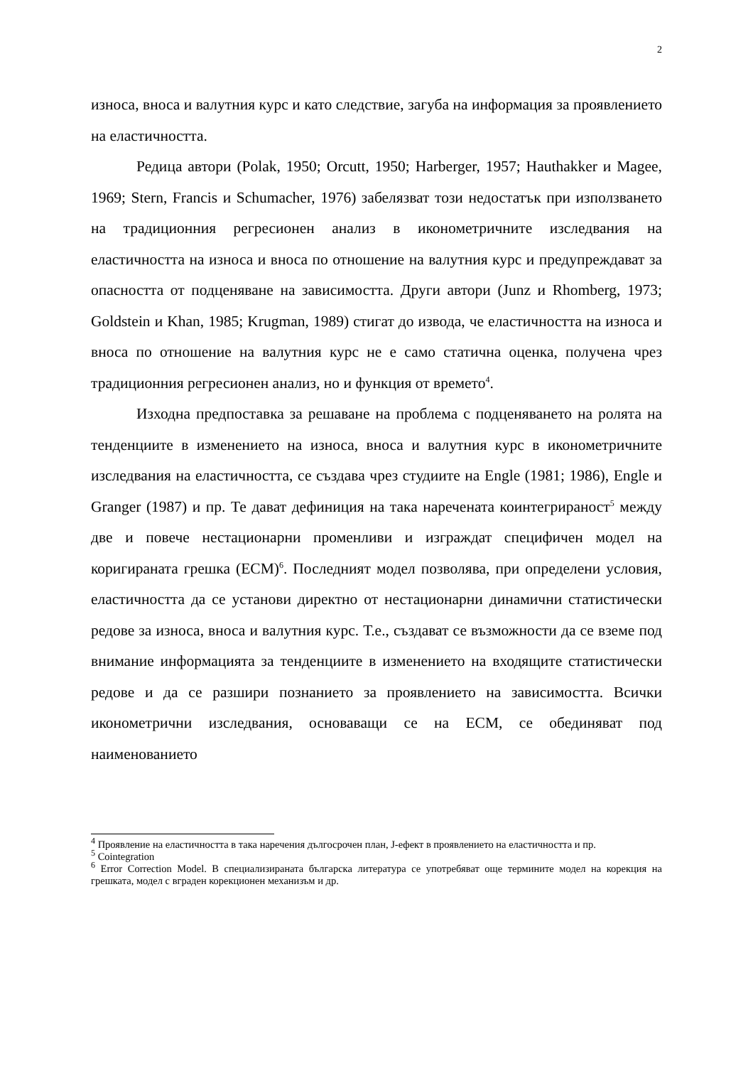2
износа, вноса и валутния курс и като следствие, загуба на информация за проявлението на еластичността.
Редица автори (Polak, 1950; Orcutt, 1950; Harberger, 1957; Hauthakker и Magee, 1969; Stern, Francis и Schumacher, 1976) забелязват този недостатък при използването на традиционния регресионен анализ в иконометричните изследвания на еластичността на износа и вноса по отношение на валутния курс и предупреждават за опасността от подценяване на зависимостта. Други автори (Junz и Rhomberg, 1973; Goldstein и Khan, 1985; Krugman, 1989) стигат до извода, че еластичността на износа и вноса по отношение на валутния курс не е само статична оценка, получена чрез традиционния регресионен анализ, но и функция от времето<sup>4</sup>.
Изходна предпоставка за решаване на проблема с подценяването на ролята на тенденциите в изменението на износа, вноса и валутния курс в иконометричните изследвания на еластичността, се създава чрез студиите на Engle (1981; 1986), Engle и Granger (1987) и пр. Те дават дефиниция на така наречената коинтегрираност<sup>5</sup> между две и повече нестационарни променливи и изграждат специфичен модел на коригираната грешка (ECM)<sup>6</sup>. Последният модел позволява, при определени условия, еластичността да се установи директно от нестационарни динамични статистически редове за износа, вноса и валутния курс. Т.е., създават се възможности да се вземе под внимание информацията за тенденциите в изменението на входящите статистически редове и да се разшири познанието за проявлението на зависимостта. Всички иконометрични изследвания, основаващи се на ECM, се обединяват под наименованието
<sup>4</sup> Проявление на еластичността в така наречения дългосрочен план, J-ефект в проявлението на еластичността и пр.
<sup>5</sup> Cointegration
<sup>6</sup> Error Correction Model. В специализираната българска литература се употребяват още термините модел на корекция на грешката, модел с вграден корекционен механизъм и др.